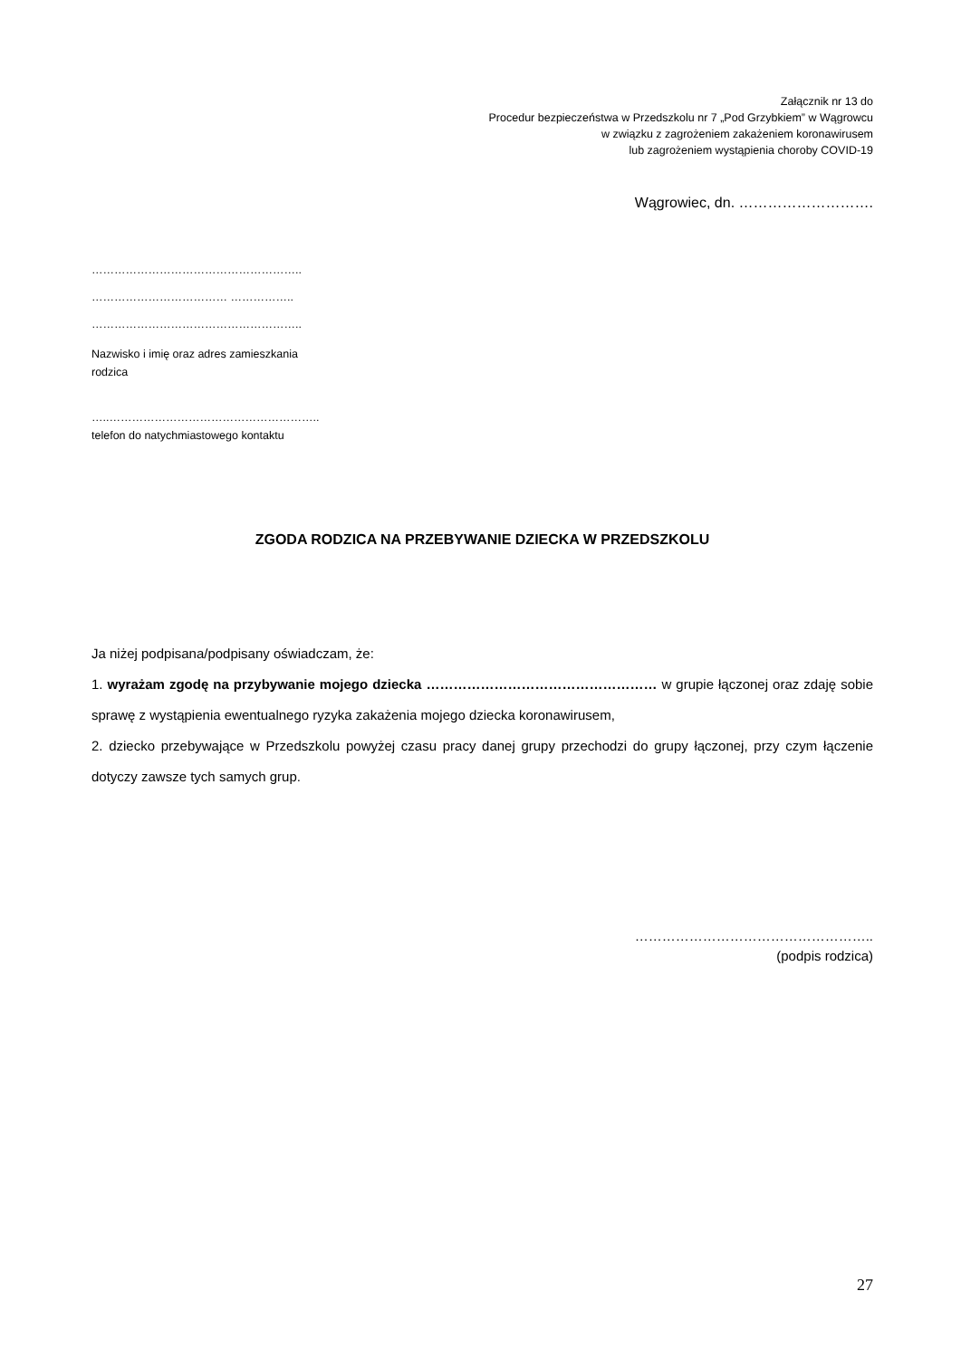Załącznik nr 13 do
Procedur bezpieczeństwa w Przedszkolu nr 7 „Pod Grzybkiem” w Wągrowcu
w związku z zagrożeniem zakażeniem koronawirusem
lub zagrożeniem wystąpienia choroby COVID-19
Wągrowiec, dn. ……………………….
………………………………………………..
……………………………… ……………..
………………………………………………..
Nazwisko i imię oraz adres zamieszkania
rodzica
…..………………………………………………..
telefon do natychmiastowego kontaktu
ZGODA RODZICA NA PRZEBYWANIE DZIECKA W PRZEDSZKOLU
Ja niżej podpisana/podpisany oświadczam, że:
1. wyrażam zgodę na przybywanie mojego dziecka …………………………………………… w grupie łączonej oraz zdaję sobie sprawę z wystąpienia ewentualnego ryzyka zakażenia mojego dziecka koronawirusem,
2. dziecko przebywające w Przedszkolu powyżej czasu pracy danej grupy przechodzi do grupy łączonej, przy czym łączenie dotyczy zawsze tych samych grup.
……………………………………………..
(podpis rodzica)
27